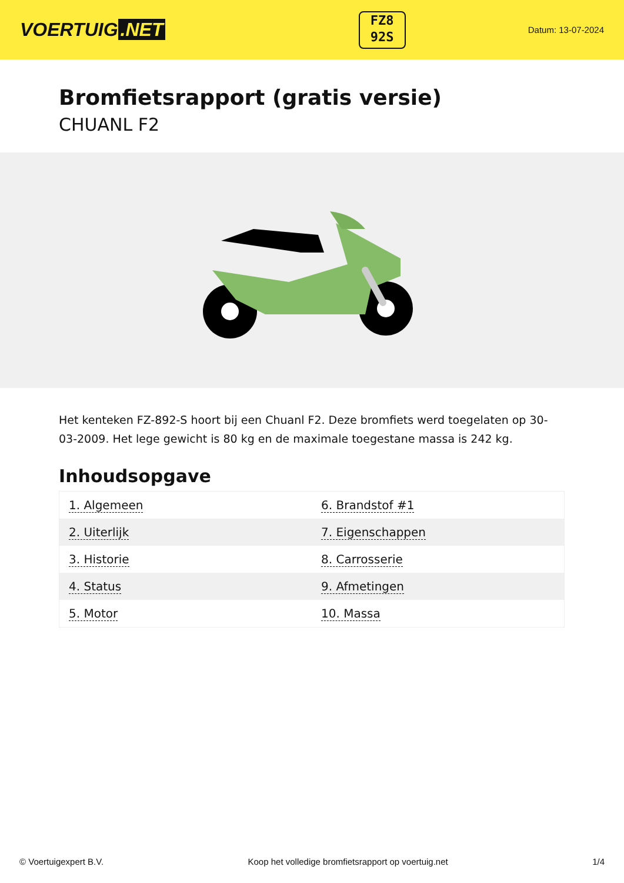VOERTUIG.NET
FZ8
92S
Datum: 13-07-2024
Bromfietsrapport (gratis versie)
CHUANL F2
Het kenteken FZ-892-S hoort bij een Chuanl F2. Deze bromfiets werd toegelaten op 30-03-2009. Het lege gewicht is 80 kg en de maximale toegestane massa is 242 kg.
Inhoudsopgave
| 1. Algemeen | 6. Brandstof #1 |
| 2. Uiterlijk | 7. Eigenschappen |
| 3. Historie | 8. Carrosserie |
| 4. Status | 9. Afmetingen |
| 5. Motor | 10. Massa |
© Voertuigexpert B.V. Koop het volledige bromfietsrapport op voertuig.net 1/4